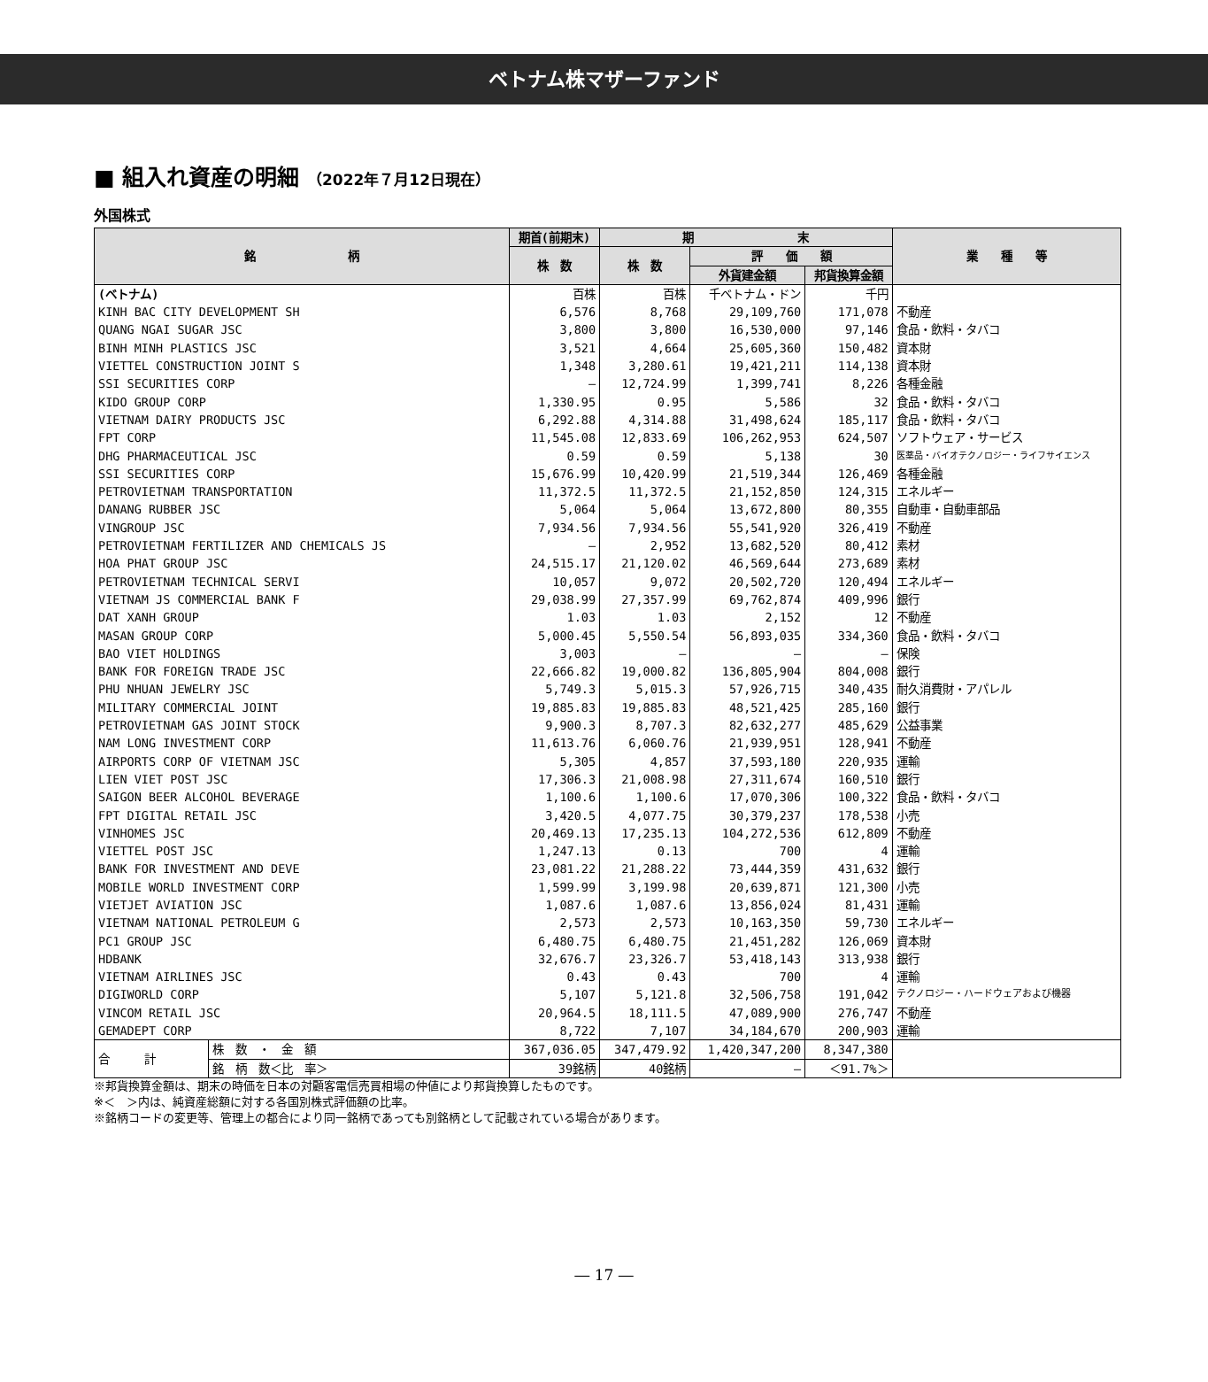ベトナム株マザーファンド
■ 組入れ資産の明細 （2022年７月12日現在）
外国株式
| 銘 柄 | | 期首(前期末) | 期 末 | | | 業 種 等 |
| --- | --- | --- | --- | --- | --- | --- |
| | | 株 数 | 株 数 | 評 価 額 | | |
| | | | | 外貨建金額 | 邦貨換算金額 | |
| (ベトナム) | | 百株 | 百株 | 千ベトナム・ドン | 千円 | |
| KINH BAC CITY DEVELOPMENT SH | | 6,576 | 8,768 | 29,109,760 | 171,078 | 不動産 |
| QUANG NGAI SUGAR JSC | | 3,800 | 3,800 | 16,530,000 | 97,146 | 食品・飲料・タバコ |
| BINH MINH PLASTICS JSC | | 3,521 | 4,664 | 25,605,360 | 150,482 | 資本財 |
| VIETTEL CONSTRUCTION JOINT S | | 1,348 | 3,280.61 | 19,421,211 | 114,138 | 資本財 |
| SSI SECURITIES CORP | | ― | 12,724.99 | 1,399,741 | 8,226 | 各種金融 |
| KIDO GROUP CORP | | 1,330.95 | 0.95 | 5,586 | 32 | 食品・飲料・タバコ |
| VIETNAM DAIRY PRODUCTS JSC | | 6,292.88 | 4,314.88 | 31,498,624 | 185,117 | 食品・飲料・タバコ |
| FPT CORP | | 11,545.08 | 12,833.69 | 106,262,953 | 624,507 | ソフトウェア・サービス |
| DHG PHARMACEUTICAL JSC | | 0.59 | 0.59 | 5,138 | 30 | 医薬品・バイオテクノロジー・ライフサイエンス |
| SSI SECURITIES CORP | | 15,676.99 | 10,420.99 | 21,519,344 | 126,469 | 各種金融 |
| PETROVIETNAM TRANSPORTATION | | 11,372.5 | 11,372.5 | 21,152,850 | 124,315 | エネルギー |
| DANANG RUBBER JSC | | 5,064 | 5,064 | 13,672,800 | 80,355 | 自動車・自動車部品 |
| VINGROUP JSC | | 7,934.56 | 7,934.56 | 55,541,920 | 326,419 | 不動産 |
| PETROVIETNAM FERTILIZER AND CHEMICALS JS | | ― | 2,952 | 13,682,520 | 80,412 | 素材 |
| HOA PHAT GROUP JSC | | 24,515.17 | 21,120.02 | 46,569,644 | 273,689 | 素材 |
| PETROVIETNAM TECHNICAL SERVI | | 10,057 | 9,072 | 20,502,720 | 120,494 | エネルギー |
| VIETNAM JS COMMERCIAL BANK F | | 29,038.99 | 27,357.99 | 69,762,874 | 409,996 | 銀行 |
| DAT XANH GROUP | | 1.03 | 1.03 | 2,152 | 12 | 不動産 |
| MASAN GROUP CORP | | 5,000.45 | 5,550.54 | 56,893,035 | 334,360 | 食品・飲料・タバコ |
| BAO VIET HOLDINGS | | 3,003 | ― | ― | ― | 保険 |
| BANK FOR FOREIGN TRADE JSC | | 22,666.82 | 19,000.82 | 136,805,904 | 804,008 | 銀行 |
| PHU NHUAN JEWELRY JSC | | 5,749.3 | 5,015.3 | 57,926,715 | 340,435 | 耐久消費財・アパレル |
| MILITARY COMMERCIAL JOINT | | 19,885.83 | 19,885.83 | 48,521,425 | 285,160 | 銀行 |
| PETROVIETNAM GAS JOINT STOCK | | 9,900.3 | 8,707.3 | 82,632,277 | 485,629 | 公益事業 |
| NAM LONG INVESTMENT CORP | | 11,613.76 | 6,060.76 | 21,939,951 | 128,941 | 不動産 |
| AIRPORTS CORP OF VIETNAM JSC | | 5,305 | 4,857 | 37,593,180 | 220,935 | 運輸 |
| LIEN VIET POST JSC | | 17,306.3 | 21,008.98 | 27,311,674 | 160,510 | 銀行 |
| SAIGON BEER ALCOHOL BEVERAGE | | 1,100.6 | 1,100.6 | 17,070,306 | 100,322 | 食品・飲料・タバコ |
| FPT DIGITAL RETAIL JSC | | 3,420.5 | 4,077.75 | 30,379,237 | 178,538 | 小売 |
| VINHOMES JSC | | 20,469.13 | 17,235.13 | 104,272,536 | 612,809 | 不動産 |
| VIETTEL POST JSC | | 1,247.13 | 0.13 | 700 | 4 | 運輸 |
| BANK FOR INVESTMENT AND DEVE | | 23,081.22 | 21,288.22 | 73,444,359 | 431,632 | 銀行 |
| MOBILE WORLD INVESTMENT CORP | | 1,599.99 | 3,199.98 | 20,639,871 | 121,300 | 小売 |
| VIETJET AVIATION JSC | | 1,087.6 | 1,087.6 | 13,856,024 | 81,431 | 運輸 |
| VIETNAM NATIONAL PETROLEUM G | | 2,573 | 2,573 | 10,163,350 | 59,730 | エネルギー |
| PC1 GROUP JSC | | 6,480.75 | 6,480.75 | 21,451,282 | 126,069 | 資本財 |
| HDBANK | | 32,676.7 | 23,326.7 | 53,418,143 | 313,938 | 銀行 |
| VIETNAM AIRLINES JSC | | 0.43 | 0.43 | 700 | 4 | 運輸 |
| DIGIWORLD CORP | | 5,107 | 5,121.8 | 32,506,758 | 191,042 | テクノロジー・ハードウェアおよび機器 |
| VINCOM RETAIL JSC | | 20,964.5 | 18,111.5 | 47,089,900 | 276,747 | 不動産 |
| GEMADEPT CORP | | 8,722 | 7,107 | 34,184,670 | 200,903 | 運輸 |
| 合 計 | 株 数 ・ 金 額 | 367,036.05 | 347,479.92 | 1,420,347,200 | 8,347,380 | |
| | 銘 柄 数＜比 率＞ | 39銘柄 | 40銘柄 | ― | ＜91.7%＞ | |
※邦貨換算金額は、期末の時価を日本の対顧客電信売買相場の仲値により邦貨換算したものです。
※＜　＞内は、純資産総額に対する各国別株式評価額の比率。
※銘柄コードの変更等、管理上の都合により同一銘柄であっても別銘柄として記載されている場合があります。
― 17 ―